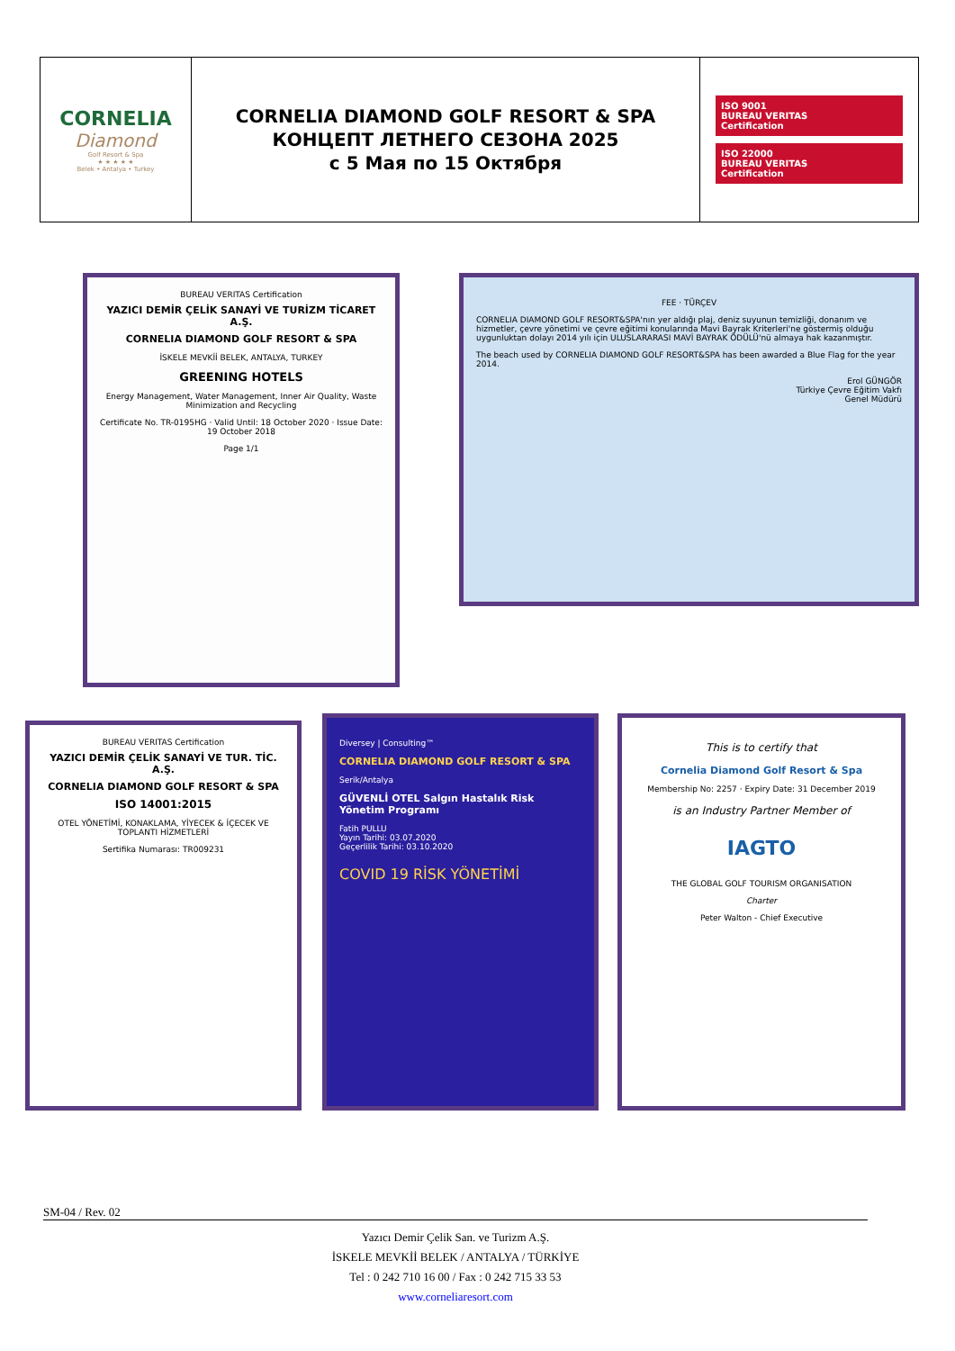| CORNELIA Diamond Golf Resort & Spa ★ ★ ★ ★ ★ Belek • Antalya • Turkey | CORNELIA DIAMOND GOLF RESORT & SPA КОНЦЕПТ ЛЕТНЕГО СЕЗОНА 2025 с 5 Мая по 15 Октября | ISO 9001 BUREAU VERITAS Certification ISO 22000 BUREAU VERITAS Certification |
BUREAU VERITAS Certification
YAZICI DEMİR ÇELİK SANAYİ VE TURİZM TİCARET A.Ş.
CORNELIA DIAMOND GOLF RESORT & SPA
İSKELE MEVKİİ BELEK, ANTALYA, TURKEY
GREENING HOTELS
Energy Management, Water Management, Inner Air Quality, Waste Minimization and Recycling
Certificate No. TR-0195HG · Valid Until: 18 October 2020 · Issue Date: 19 October 2018
Page 1/1
FEE · TÜRÇEV
CORNELIA DIAMOND GOLF RESORT&SPA'nın yer aldığı plaj, deniz suyunun temizliği, donanım ve hizmetler, çevre yönetimi ve çevre eğitimi konularında Mavi Bayrak Kriterleri'ne göstermiş olduğu uygunluktan dolayı 2014 yılı için ULUSLARARASI MAVİ BAYRAK ÖDÜLÜ'nü almaya hak kazanmıştır.
The beach used by CORNELIA DIAMOND GOLF RESORT&SPA has been awarded a Blue Flag for the year 2014.
Erol GÜNGÖR
Türkiye Çevre Eğitim Vakfı
Genel Müdürü
BUREAU VERITAS Certification
YAZICI DEMİR ÇELİK SANAYİ VE TUR. TİC. A.Ş.
CORNELIA DIAMOND GOLF RESORT & SPA
ISO 14001:2015
OTEL YÖNETİMİ, KONAKLAMA, YİYECEK & İÇECEK VE TOPLANTI HİZMETLERİ
Sertifika Numarası: TR009231
Diversey | Consulting™
CORNELIA DIAMOND GOLF RESORT & SPA
Serik/Antalya
GÜVENLİ OTEL Salgın Hastalık Risk Yönetim Programı
Fatih PULLU
Yayın Tarihi: 03.07.2020
Geçerlilik Tarihi: 03.10.2020
COVID 19 RİSK YÖNETİMİ
This is to certify that
Cornelia Diamond Golf Resort & Spa
Membership No: 2257 · Expiry Date: 31 December 2019
is an Industry Partner Member of
IAGTO
THE GLOBAL GOLF TOURISM ORGANISATION
Charter
Peter Walton - Chief Executive
SM-04 / Rev. 02
Yazıcı Demir Çelik San. ve Turizm A.Ş.
İSKELE MEVKİİ BELEK / ANTALYA / TÜRKİYE
Tel : 0 242 710 16 00 / Fax : 0 242 715 33 53
www.corneliaresort.com